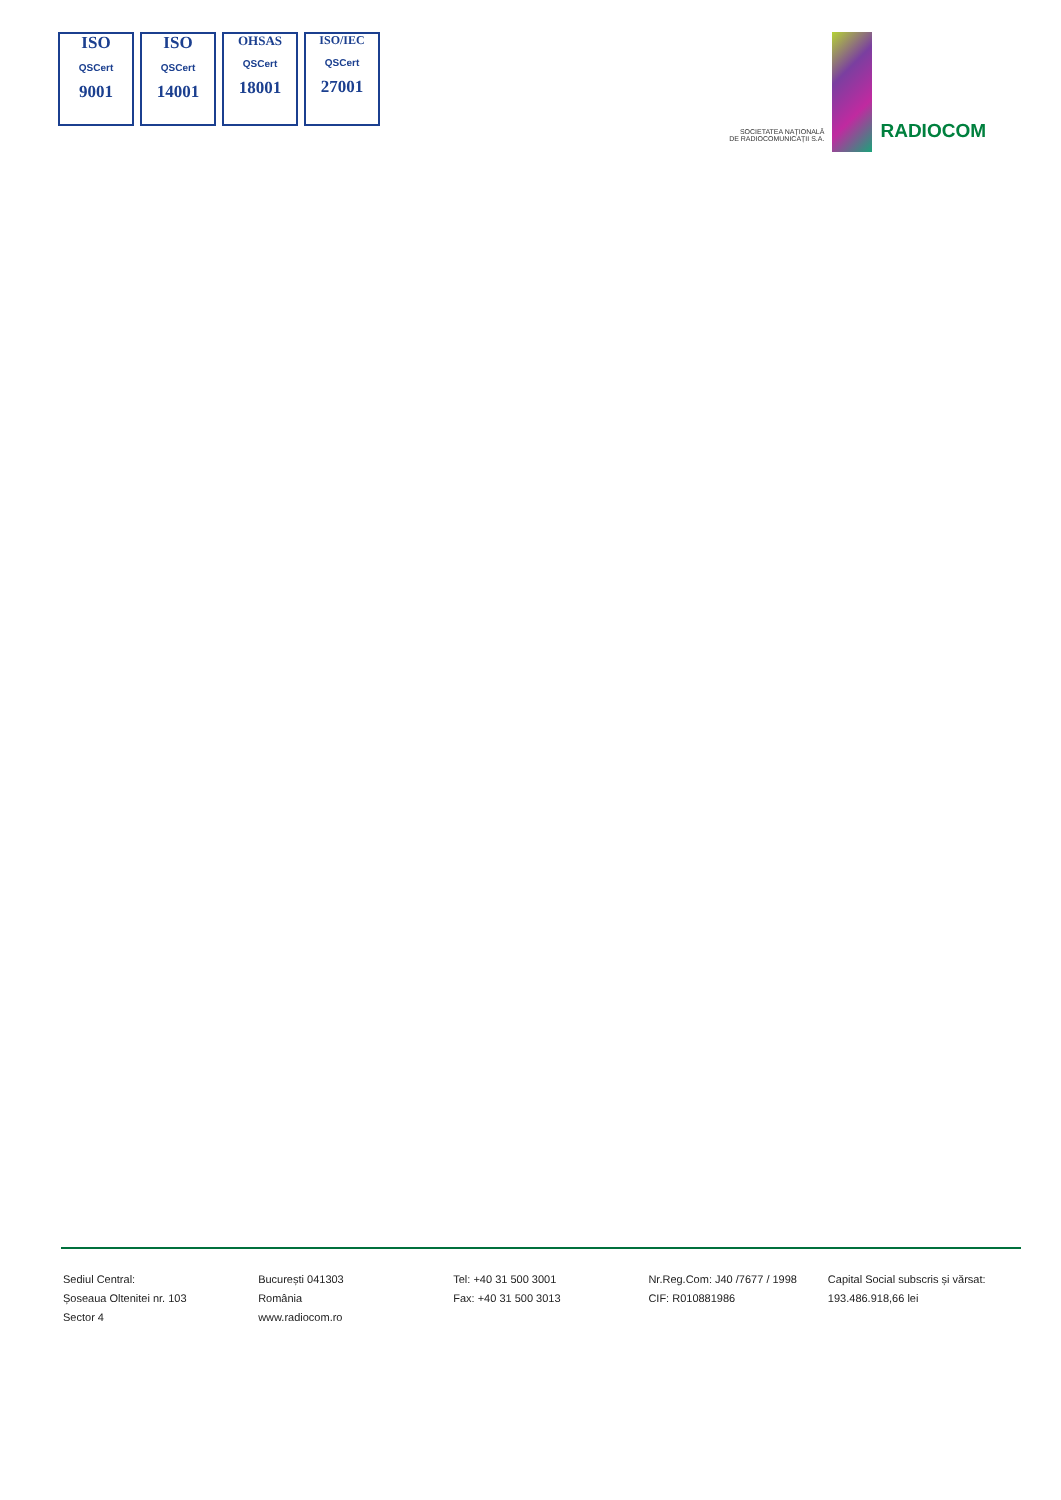ISO
QSCert
9001
ISO
QSCert
14001
OHSAS
QSCert
18001
ISO/IEC
QSCert
27001
SOCIETATEA NAȚIONALĂ
DE RADIOCOMUNICAȚII S.A.
RADIOCOM
Sediul Central:
Șoseaua Oltenitei nr. 103
Sector 4
București 041303
România
www.radiocom.ro
Tel: +40 31 500 3001
Fax: +40 31 500 3013
Nr.Reg.Com: J40 /7677 / 1998
CIF: R010881986
Capital Social subscris și vărsat:
193.486.918,66 lei